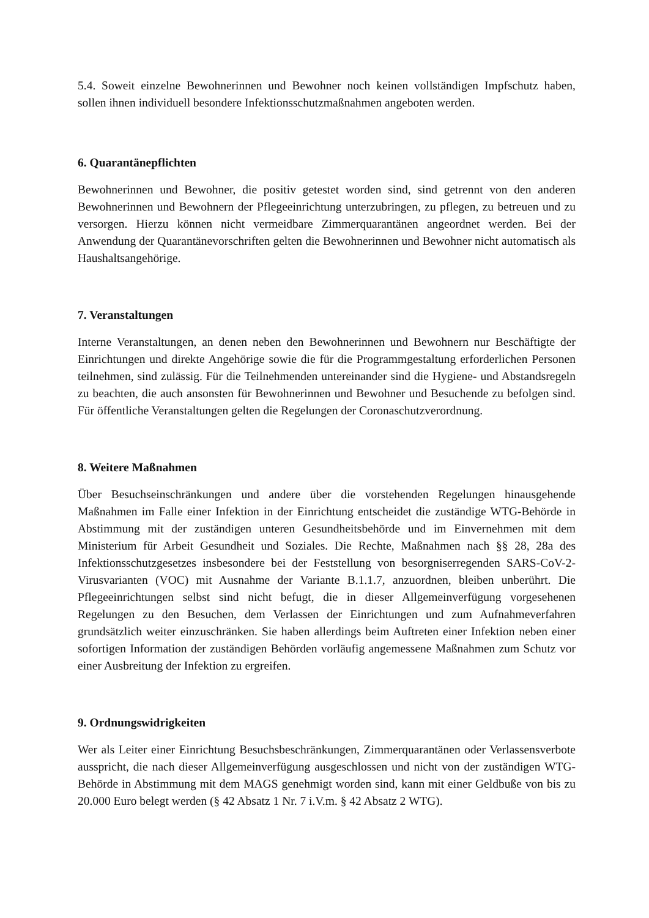5.4. Soweit einzelne Bewohnerinnen und Bewohner noch keinen vollständigen Impfschutz haben, sollen ihnen individuell besondere Infektionsschutzmaßnahmen angeboten werden.
6. Quarantänepflichten
Bewohnerinnen und Bewohner, die positiv getestet worden sind, sind getrennt von den anderen Bewohnerinnen und Bewohnern der Pflegeeinrichtung unterzubringen, zu pflegen, zu betreuen und zu versorgen. Hierzu können nicht vermeidbare Zimmerquarantänen angeordnet werden. Bei der Anwendung der Quarantänevorschriften gelten die Bewohnerinnen und Bewohner nicht automatisch als Haushaltsangehörige.
7. Veranstaltungen
Interne Veranstaltungen, an denen neben den Bewohnerinnen und Bewohnern nur Beschäftigte der Einrichtungen und direkte Angehörige sowie die für die Programmgestaltung erforderlichen Personen teilnehmen, sind zulässig. Für die Teilnehmenden untereinander sind die Hygiene- und Abstandsregeln zu beachten, die auch ansonsten für Bewohnerinnen und Bewohner und Besuchende zu befolgen sind. Für öffentliche Veranstaltungen gelten die Regelungen der Coronaschutzverordnung.
8. Weitere Maßnahmen
Über Besuchseinschränkungen und andere über die vorstehenden Regelungen hinausgehende Maßnahmen im Falle einer Infektion in der Einrichtung entscheidet die zuständige WTG-Behörde in Abstimmung mit der zuständigen unteren Gesundheitsbehörde und im Einvernehmen mit dem Ministerium für Arbeit Gesundheit und Soziales. Die Rechte, Maßnahmen nach §§ 28, 28a des Infektionsschutzgesetzes insbesondere bei der Feststellung von besorgniserregenden SARS-CoV-2-Virusvarianten (VOC) mit Ausnahme der Variante B.1.1.7, anzuordnen, bleiben unberührt. Die Pflegeeinrichtungen selbst sind nicht befugt, die in dieser Allgemeinverfügung vorgesehenen Regelungen zu den Besuchen, dem Verlassen der Einrichtungen und zum Aufnahmeverfahren grundsätzlich weiter einzuschränken. Sie haben allerdings beim Auftreten einer Infektion neben einer sofortigen Information der zuständigen Behörden vorläufig angemessene Maßnahmen zum Schutz vor einer Ausbreitung der Infektion zu ergreifen.
9. Ordnungswidrigkeiten
Wer als Leiter einer Einrichtung Besuchsbeschränkungen, Zimmerquarantänen oder Verlassensverbote ausspricht, die nach dieser Allgemeinverfügung ausgeschlossen und nicht von der zuständigen WTG-Behörde in Abstimmung mit dem MAGS genehmigt worden sind, kann mit einer Geldbuße von bis zu 20.000 Euro belegt werden (§ 42 Absatz 1 Nr. 7 i.V.m. § 42 Absatz 2 WTG).